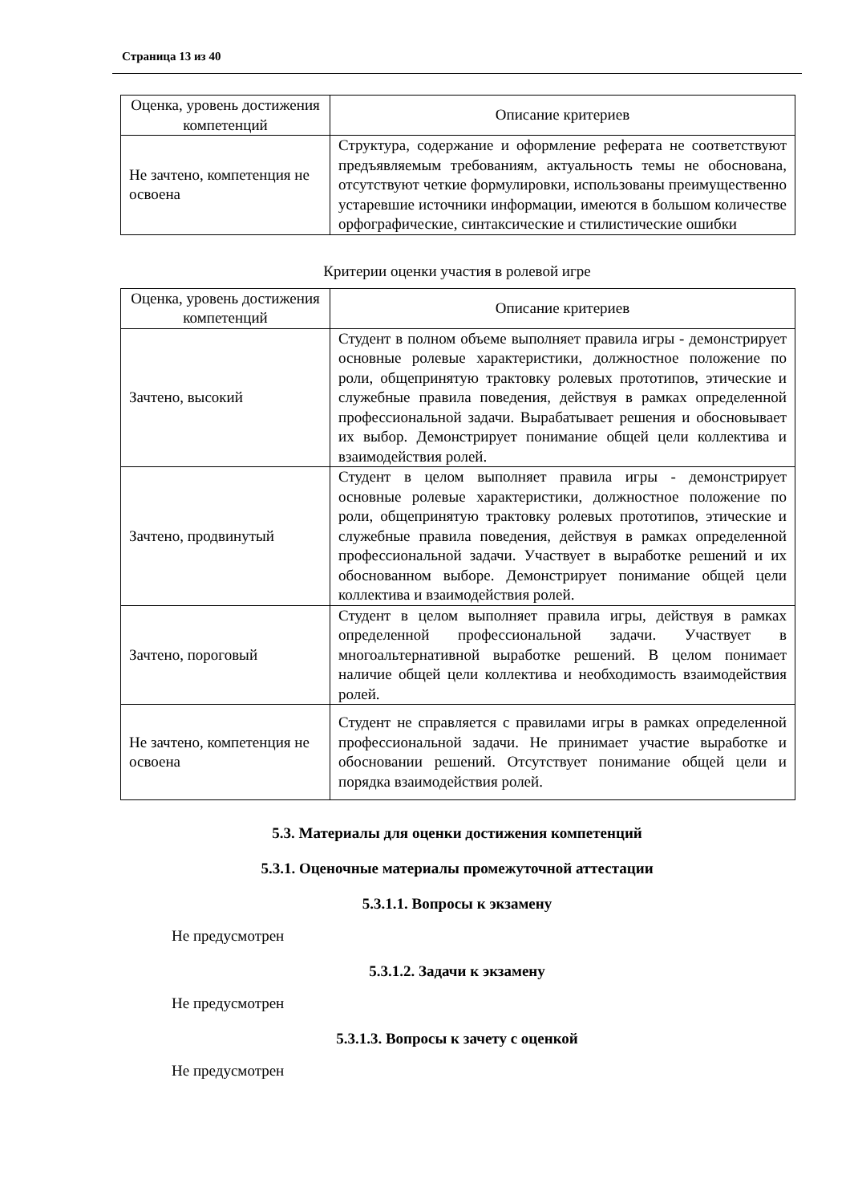Страница 13 из 40
| Оценка, уровень достижения компетенций | Описание критериев |
| --- | --- |
| Не зачтено, компетенция не освоена | Структура, содержание и оформление реферата не соответствуют предъявляемым требованиям, актуальность темы не обоснована, отсутствуют четкие формулировки, использованы преимущественно устаревшие источники информации, имеются в большом количестве орфографические, синтаксические и стилистические ошибки |
Критерии оценки участия в ролевой игре
| Оценка, уровень достижения компетенций | Описание критериев |
| --- | --- |
| Зачтено, высокий | Студент в полном объеме выполняет правила игры - демонстрирует основные ролевые характеристики, должностное положение по роли, общепринятую трактовку ролевых прототипов, этические и служебные правила поведения, действуя в рамках определенной профессиональной задачи. Вырабатывает решения и обосновывает их выбор. Демонстрирует понимание общей цели коллектива и взаимодействия ролей. |
| Зачтено, продвинутый | Студент в целом выполняет правила игры - демонстрирует основные ролевые характеристики, должностное положение по роли, общепринятую трактовку ролевых прототипов, этические и служебные правила поведения, действуя в рамках определенной профессиональной задачи. Участвует в выработке решений и их обоснованном выборе. Демонстрирует понимание общей цели коллектива и взаимодействия ролей. |
| Зачтено, пороговый | Студент в целом выполняет правила игры, действуя в рамках определенной профессиональной задачи. Участвует в многоальтернативной выработке решений. В целом понимает наличие общей цели коллектива и необходимость взаимодействия ролей. |
| Не зачтено, компетенция не освоена | Студент не справляется с правилами игры в рамках определенной профессиональной задачи. Не принимает участие выработке и обосновании решений. Отсутствует понимание общей цели и порядка взаимодействия ролей. |
5.3. Материалы для оценки достижения компетенций
5.3.1. Оценочные материалы промежуточной аттестации
5.3.1.1. Вопросы к экзамену
Не предусмотрен
5.3.1.2. Задачи к экзамену
Не предусмотрен
5.3.1.3. Вопросы к зачету с оценкой
Не предусмотрен